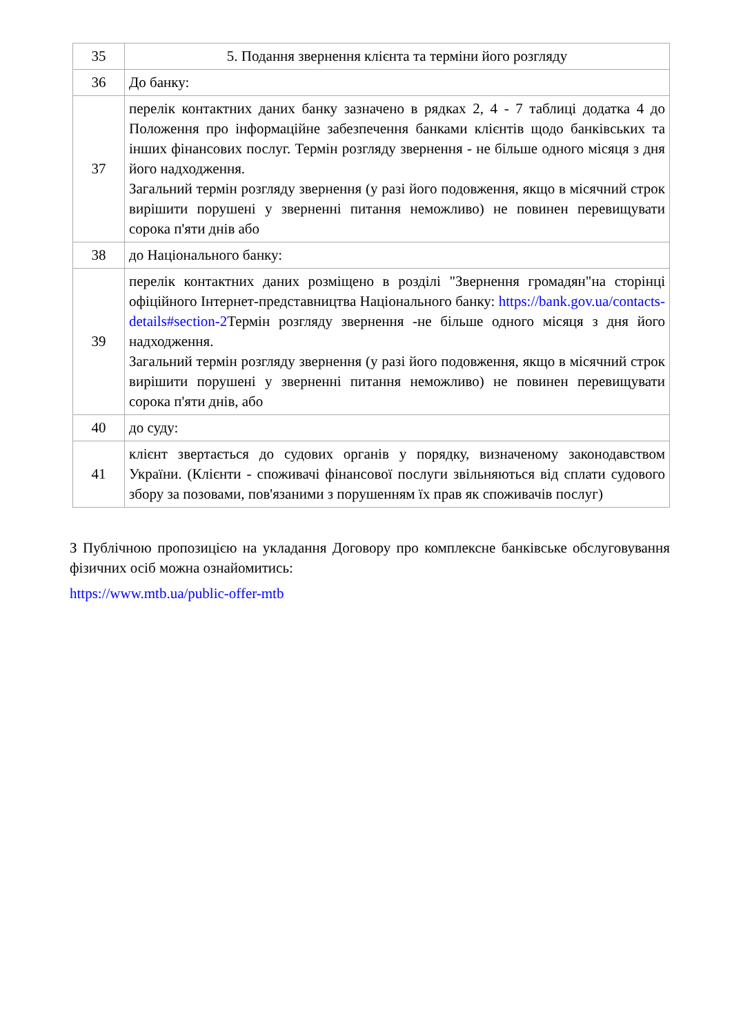| 35 | 5. Подання звернення клієнта та терміни його розгляду |
| 36 | До банку: |
| 37 | перелік контактних даних банку зазначено в рядках 2, 4 - 7 таблиці додатка 4 до Положення про інформаційне забезпечення банками клієнтів щодо банківських та інших фінансових послуг. Термін розгляду звернення - не більше одного місяця з дня його надходження. Загальний термін розгляду звернення (у разі його подовження, якщо в місячний строк вирішити порушені у зверненні питання неможливо) не повинен перевищувати сорока п'яти днів або |
| 38 | до Національного банку: |
| 39 | перелік контактних даних розміщено в розділі "Звернення громадян"на сторінці офіційного Інтернет-представництва Національного банку: https://bank.gov.ua/contacts-details#section-2 Термін розгляду звернення -не більше одного місяця з дня його надходження. Загальний термін розгляду звернення (у разі його подовження, якщо в місячний строк вирішити порушені у зверненні питання неможливо) не повинен перевищувати сорока п'яти днів, або |
| 40 | до суду: |
| 41 | клієнт звертається до судових органів у порядку, визначеному законодавством України. (Клієнти - споживачі фінансової послуги звільняються від сплати судового збору за позовами, пов'язаними з порушенням їх прав як споживачів послуг) |
З Публічною пропозицією на укладання Договору про комплексне банківське обслуговування фізичних осіб можна ознайомитись:
https://www.mtb.ua/public-offer-mtb